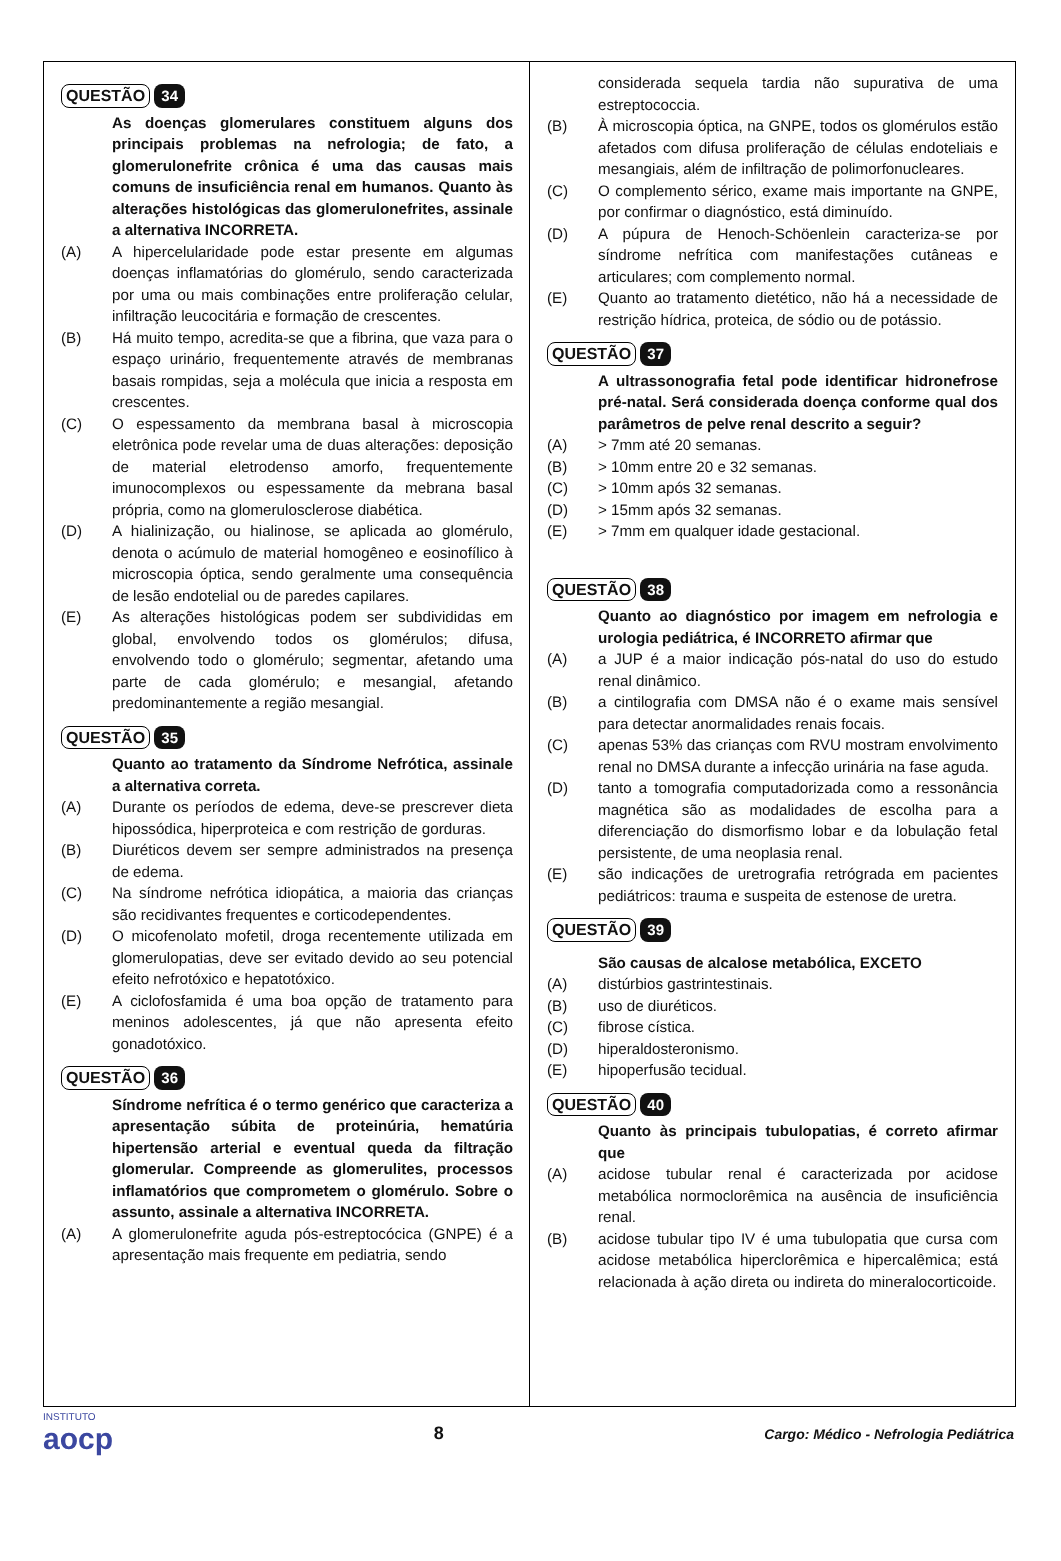QUESTÃO 34
As doenças glomerulares constituem alguns dos principais problemas na nefrologia; de fato, a glomerulonefrite crônica é uma das causas mais comuns de insuficiência renal em humanos. Quanto às alterações histológicas das glomerulonefrites, assinale a alternativa INCORRETA.
(A) A hipercelularidade pode estar presente em algumas doenças inflamatórias do glomérulo, sendo caracterizada por uma ou mais combinações entre proliferação celular, infiltração leucocitária e formação de crescentes.
(B) Há muito tempo, acredita-se que a fibrina, que vaza para o espaço urinário, frequentemente através de membranas basais rompidas, seja a molécula que inicia a resposta em crescentes.
(C) O espessamento da membrana basal à microscopia eletrônica pode revelar uma de duas alterações: deposição de material eletrodenso amorfo, frequentemente imunocomplexos ou espessamente da mebrana basal própria, como na glomerulosclerose diabética.
(D) A hialinização, ou hialinose, se aplicada ao glomérulo, denota o acúmulo de material homogêneo e eosinofílico à microscopia óptica, sendo geralmente uma consequência de lesão endotelial ou de paredes capilares.
(E) As alterações histológicas podem ser subdivididas em global, envolvendo todos os glomérulos; difusa, envolvendo todo o glomérulo; segmentar, afetando uma parte de cada glomérulo; e mesangial, afetando predominantemente a região mesangial.
QUESTÃO 35
Quanto ao tratamento da Síndrome Nefrótica, assinale a alternativa correta.
(A) Durante os períodos de edema, deve-se prescrever dieta hipossódica, hiperproteica e com restrição de gorduras.
(B) Diuréticos devem ser sempre administrados na presença de edema.
(C) Na síndrome nefrótica idiopática, a maioria das crianças são recidivantes frequentes e corticodependentes.
(D) O micofenolato mofetil, droga recentemente utilizada em glomerulopatias, deve ser evitado devido ao seu potencial efeito nefrotóxico e hepatotóxico.
(E) A ciclofosfamida é uma boa opção de tratamento para meninos adolescentes, já que não apresenta efeito gonadotóxico.
QUESTÃO 36
Síndrome nefrítica é o termo genérico que caracteriza a apresentação súbita de proteinúria, hematúria hipertensão arterial e eventual queda da filtração glomerular. Compreende as glomerulites, processos inflamatórios que comprometem o glomérulo. Sobre o assunto, assinale a alternativa INCORRETA.
(A) A glomerulonefrite aguda pós-estreptocócica (GNPE) é a apresentação mais frequente em pediatria, sendo
considerada sequela tardia não supurativa de uma estreptococcia.
(B) À microscopia óptica, na GNPE, todos os glomérulos estão afetados com difusa proliferação de células endoteliais e mesangiais, além de infiltração de polimorfonucleares.
(C) O complemento sérico, exame mais importante na GNPE, por confirmar o diagnóstico, está diminuído.
(D) A púpura de Henoch-Schöenlein caracteriza-se por síndrome nefrítica com manifestações cutâneas e articulares; com complemento normal.
(E) Quanto ao tratamento dietético, não há a necessidade de restrição hídrica, proteica, de sódio ou de potássio.
QUESTÃO 37
A ultrassonografia fetal pode identificar hidronefrose pré-natal. Será considerada doença conforme qual dos parâmetros de pelve renal descrito a seguir?
(A) > 7mm até 20 semanas.
(B) > 10mm entre 20 e 32 semanas.
(C) > 10mm após 32 semanas.
(D) > 15mm após 32 semanas.
(E) > 7mm em qualquer idade gestacional.
QUESTÃO 38
Quanto ao diagnóstico por imagem em nefrologia e urologia pediátrica, é INCORRETO afirmar que
(A) a JUP é a maior indicação pós-natal do uso do estudo renal dinâmico.
(B) a cintilografia com DMSA não é o exame mais sensível para detectar anormalidades renais focais.
(C) apenas 53% das crianças com RVU mostram envolvimento renal no DMSA durante a infecção urinária na fase aguda.
(D) tanto a tomografia computadorizada como a ressonância magnética são as modalidades de escolha para a diferenciação do dismorfismo lobar e da lobulação fetal persistente, de uma neoplasia renal.
(E) são indicações de uretrografia retrógrada em pacientes pediátricos: trauma e suspeita de estenose de uretra.
QUESTÃO 39
São causas de alcalose metabólica, EXCETO
(A) distúrbios gastrintestinais.
(B) uso de diuréticos.
(C) fibrose cística.
(D) hiperaldosteronismo.
(E) hipoperfusão tecidual.
QUESTÃO 40
Quanto às principais tubulopatias, é correto afirmar que
(A) acidose tubular renal é caracterizada por acidose metabólica normoclorêmica na ausência de insuficiência renal.
(B) acidose tubular tipo IV é uma tubulopatia que cursa com acidose metabólica hiperclorêmica e hipercalêmica; está relacionada à ação direta ou indireta do mineralocorticoide.
INSTITUTO
aocp
8
Cargo: Médico - Nefrologia Pediátrica